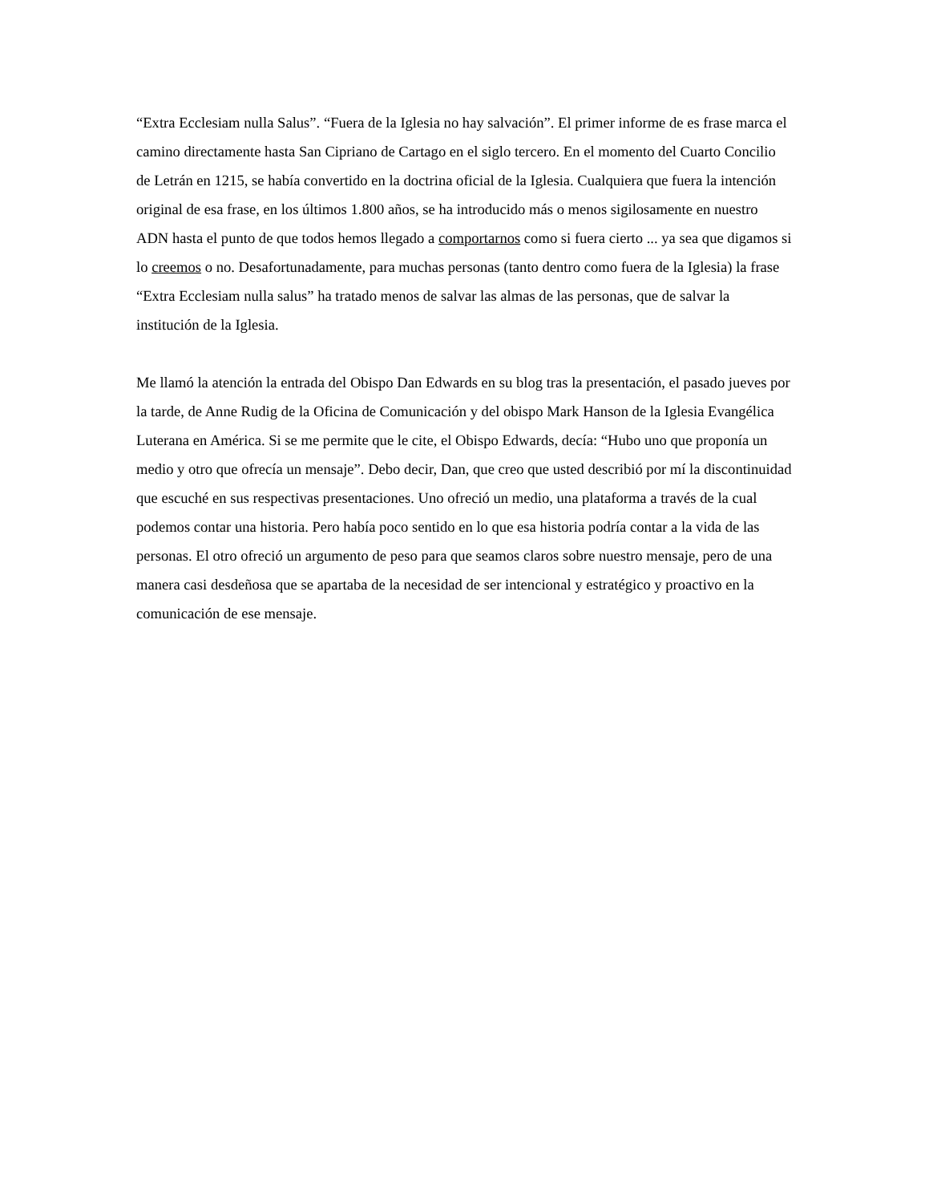“Extra Ecclesiam nulla Salus”. “Fuera de la Iglesia no hay salvación”. El primer informe de es frase marca el camino directamente hasta San Cipriano de Cartago en el siglo tercero. En el momento del Cuarto Concilio de Letrán en 1215, se había convertido en la doctrina oficial de la Iglesia. Cualquiera que fuera la intención original de esa frase, en los últimos 1.800 años, se ha introducido más o menos sigilosamente en nuestro ADN hasta el punto de que todos hemos llegado a comportarnos como si fuera cierto ... ya sea que digamos si lo creemos o no. Desafortunadamente, para muchas personas (tanto dentro como fuera de la Iglesia) la frase “Extra Ecclesiam nulla salus” ha tratado menos de salvar las almas de las personas, que de salvar la institución de la Iglesia.
Me llamó la atención la entrada del Obispo Dan Edwards en su blog tras la presentación, el pasado jueves por la tarde, de Anne Rudig de la Oficina de Comunicación y del obispo Mark Hanson de la Iglesia Evangélica Luterana en América. Si se me permite que le cite, el Obispo Edwards, decía: “Hubo uno que proponía un medio y otro que ofrecía un mensaje”. Debo decir, Dan, que creo que usted describió por mí la discontinuidad que escuché en sus respectivas presentaciones. Uno ofreció un medio, una plataforma a través de la cual podemos contar una historia. Pero había poco sentido en lo que esa historia podría contar a la vida de las personas. El otro ofreció un argumento de peso para que seamos claros sobre nuestro mensaje, pero de una manera casi desdeñosa que se apartaba de la necesidad de ser intencional y estratégico y proactivo en la comunicación de ese mensaje.